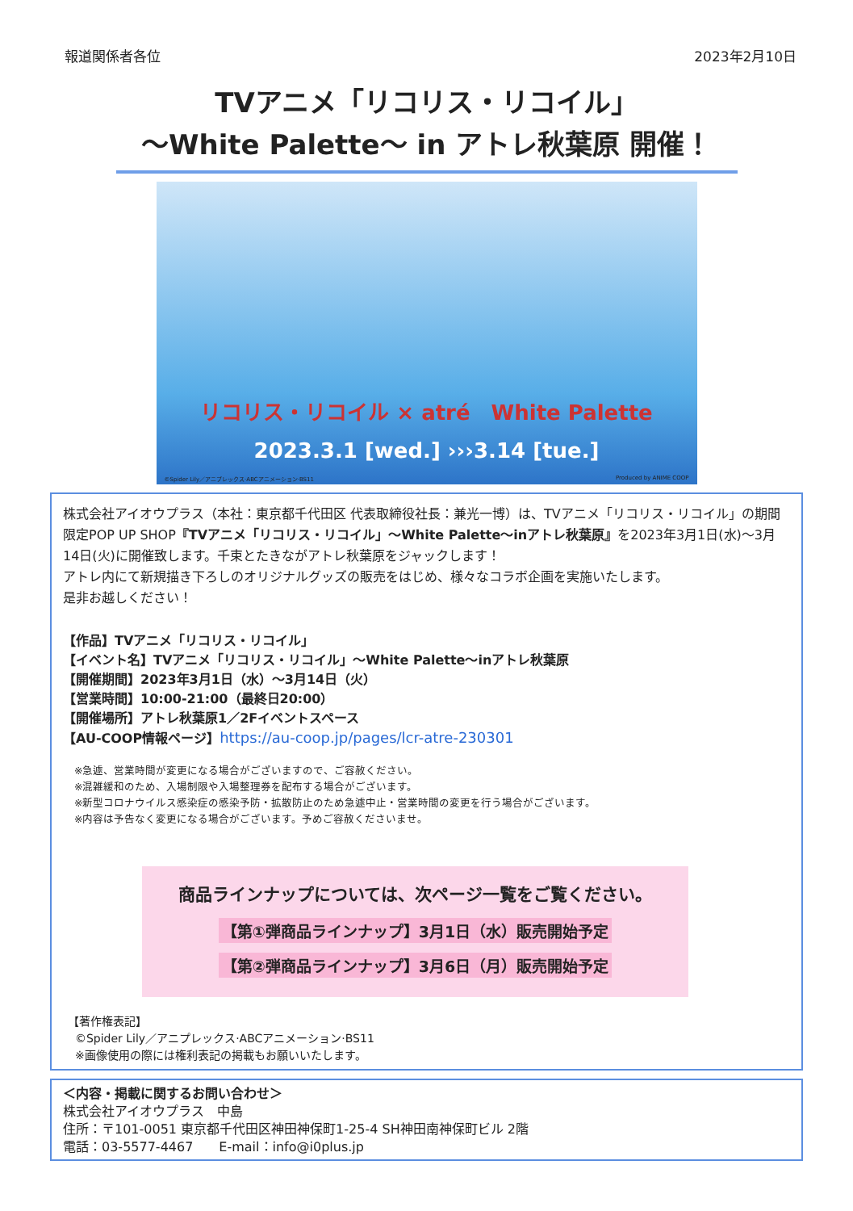報道関係者各位 2023年2月10日
TVアニメ「リコリス・リコイル」
～White Palette～ in アトレ秋葉原 開催！
リコリス・リコイル × atré　White Palette
2023.3.1 [wed.] ›››3.14 [tue.]
©Spider Lily／アニプレックス·ABCアニメーション·BS11 Produced by ANIME COOP
株式会社アイオウプラス（本社：東京都千代田区 代表取締役社長：兼光一博）は、TVアニメ「リコリス・リコイル」の期間限定POP UP SHOP『TVアニメ「リコリス・リコイル」～White Palette～inアトレ秋葉原』を2023年3月1日(水)～3月14日(火)に開催致します。千束とたきながアトレ秋葉原をジャックします！
アトレ内にて新規描き下ろしのオリジナルグッズの販売をはじめ、様々なコラボ企画を実施いたします。
是非お越しください！
【作品】TVアニメ「リコリス・リコイル」
【イベント名】TVアニメ「リコリス・リコイル」～White Palette～inアトレ秋葉原
【開催期間】2023年3月1日（水）～3月14日（火）
【営業時間】10:00-21:00（最終日20:00）
【開催場所】アトレ秋葉原1／2Fイベントスペース
【AU-COOP情報ページ】https://au-coop.jp/pages/lcr-atre-230301
※急遽、営業時間が変更になる場合がございますので、ご容赦ください。
※混雑緩和のため、入場制限や入場整理券を配布する場合がございます。
※新型コロナウイルス感染症の感染予防・拡散防止のため急遽中止・営業時間の変更を行う場合がございます。
※内容は予告なく変更になる場合がございます。予めご容赦くださいませ。
商品ラインナップについては、次ページ一覧をご覧ください。
【第①弾商品ラインナップ】3月1日（水）販売開始予定
【第②弾商品ラインナップ】3月6日（月）販売開始予定
【著作権表記】
©Spider Lily／アニプレックス·ABCアニメーション·BS11
※画像使用の際には権利表記の掲載もお願いいたします。
＜内容・掲載に関するお問い合わせ＞
株式会社アイオウプラス　中島
住所：〒101-0051 東京都千代田区神田神保町1-25-4 SH神田南神保町ビル 2階
電話：03-5577-4467　　E-mail：info@i0plus.jp